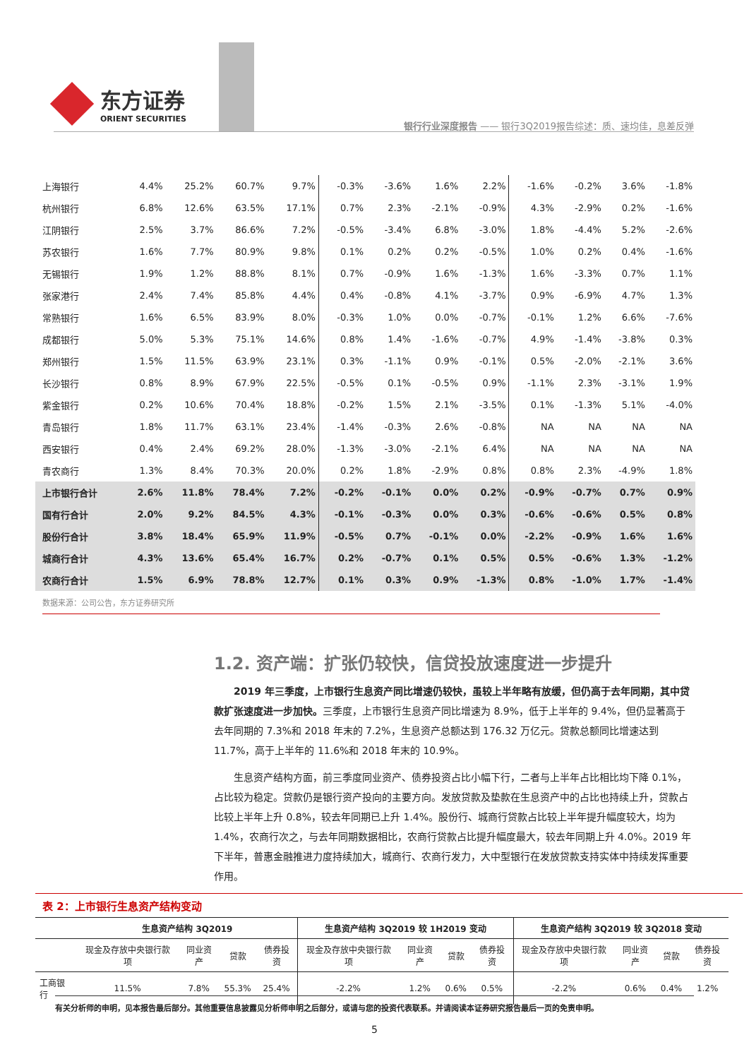东方证券
ORIENT SECURITIES
银行行业深度报告 —— 银行3Q2019报告综述：质、速均佳，息差反弹
| 上海银行 | 4.4% | 25.2% | 60.7% | 9.7% | -0.3% | -3.6% | 1.6% | 2.2% | -1.6% | -0.2% | 3.6% | -1.8% |
| 杭州银行 | 6.8% | 12.6% | 63.5% | 17.1% | 0.7% | 2.3% | -2.1% | -0.9% | 4.3% | -2.9% | 0.2% | -1.6% |
| 江阴银行 | 2.5% | 3.7% | 86.6% | 7.2% | -0.5% | -3.4% | 6.8% | -3.0% | 1.8% | -4.4% | 5.2% | -2.6% |
| 苏农银行 | 1.6% | 7.7% | 80.9% | 9.8% | 0.1% | 0.2% | 0.2% | -0.5% | 1.0% | 0.2% | 0.4% | -1.6% |
| 无锡银行 | 1.9% | 1.2% | 88.8% | 8.1% | 0.7% | -0.9% | 1.6% | -1.3% | 1.6% | -3.3% | 0.7% | 1.1% |
| 张家港行 | 2.4% | 7.4% | 85.8% | 4.4% | 0.4% | -0.8% | 4.1% | -3.7% | 0.9% | -6.9% | 4.7% | 1.3% |
| 常熟银行 | 1.6% | 6.5% | 83.9% | 8.0% | -0.3% | 1.0% | 0.0% | -0.7% | -0.1% | 1.2% | 6.6% | -7.6% |
| 成都银行 | 5.0% | 5.3% | 75.1% | 14.6% | 0.8% | 1.4% | -1.6% | -0.7% | 4.9% | -1.4% | -3.8% | 0.3% |
| 郑州银行 | 1.5% | 11.5% | 63.9% | 23.1% | 0.3% | -1.1% | 0.9% | -0.1% | 0.5% | -2.0% | -2.1% | 3.6% |
| 长沙银行 | 0.8% | 8.9% | 67.9% | 22.5% | -0.5% | 0.1% | -0.5% | 0.9% | -1.1% | 2.3% | -3.1% | 1.9% |
| 紫金银行 | 0.2% | 10.6% | 70.4% | 18.8% | -0.2% | 1.5% | 2.1% | -3.5% | 0.1% | -1.3% | 5.1% | -4.0% |
| 青岛银行 | 1.8% | 11.7% | 63.1% | 23.4% | -1.4% | -0.3% | 2.6% | -0.8% | NA | NA | NA | NA |
| 西安银行 | 0.4% | 2.4% | 69.2% | 28.0% | -1.3% | -3.0% | -2.1% | 6.4% | NA | NA | NA | NA |
| 青农商行 | 1.3% | 8.4% | 70.3% | 20.0% | 0.2% | 1.8% | -2.9% | 0.8% | 0.8% | 2.3% | -4.9% | 1.8% |
| 上市银行合计 | 2.6% | 11.8% | 78.4% | 7.2% | -0.2% | -0.1% | 0.0% | 0.2% | -0.9% | -0.7% | 0.7% | 0.9% |
| 国有行合计 | 2.0% | 9.2% | 84.5% | 4.3% | -0.1% | -0.3% | 0.0% | 0.3% | -0.6% | -0.6% | 0.5% | 0.8% |
| 股份行合计 | 3.8% | 18.4% | 65.9% | 11.9% | -0.5% | 0.7% | -0.1% | 0.0% | -2.2% | -0.9% | 1.6% | 1.6% |
| 城商行合计 | 4.3% | 13.6% | 65.4% | 16.7% | 0.2% | -0.7% | 0.1% | 0.5% | 0.5% | -0.6% | 1.3% | -1.2% |
| 农商行合计 | 1.5% | 6.9% | 78.8% | 12.7% | 0.1% | 0.3% | 0.9% | -1.3% | 0.8% | -1.0% | 1.7% | -1.4% |
数据来源：公司公告，东方证券研究所
1.2. 资产端：扩张仍较快，信贷投放速度进一步提升
2019 年三季度，上市银行生息资产同比增速仍较快，虽较上半年略有放缓，但仍高于去年同期，其中贷款扩张速度进一步加快。三季度，上市银行生息资产同比增速为 8.9%，低于上半年的 9.4%，但仍显著高于去年同期的 7.3%和 2018 年末的 7.2%，生息资产总额达到 176.32 万亿元。贷款总额同比增速达到 11.7%，高于上半年的 11.6%和 2018 年末的 10.9%。
生息资产结构方面，前三季度同业资产、债券投资占比小幅下行，二者与上半年占比相比均下降 0.1%，占比较为稳定。贷款仍是银行资产投向的主要方向。发放贷款及垫款在生息资产中的占比也持续上升，贷款占比较上半年上升 0.8%，较去年同期已上升 1.4%。股份行、城商行贷款占比较上半年提升幅度较大，均为 1.4%，农商行次之，与去年同期数据相比，农商行贷款占比提升幅度最大，较去年同期上升 4.0%。2019 年下半年，普惠金融推进力度持续加大，城商行、农商行发力，大中型银行在发放贷款支持实体中持续发挥重要作用。
表 2：上市银行生息资产结构变动
| | 生息资产结构 3Q2019 | | | | 生息资产结构 3Q2019 较 1H2019 变动 | | | | 生息资产结构 3Q2019 较 3Q2018 变动 | | | |
| --- | --- | --- | --- | --- | --- | --- | --- | --- | --- | --- | --- | --- |
| | 现金及存放中央银行款项 | 同业资产 | 贷款 | 债券投资 | 现金及存放中央银行款项 | 同业资产 | 贷款 | 债券投资 | 现金及存放中央银行款项 | 同业资产 | 贷款 | 债券投资 |
| 工商银行 | 11.5% | 7.8% | 55.3% | 25.4% | -2.2% | 1.2% | 0.6% | 0.5% | -2.2% | 0.6% | 0.4% | 1.2% |
有关分析师的申明，见本报告最后部分。其他重要信息披露见分析师申明之后部分，或请与您的投资代表联系。并请阅读本证券研究报告最后一页的免责申明。
5